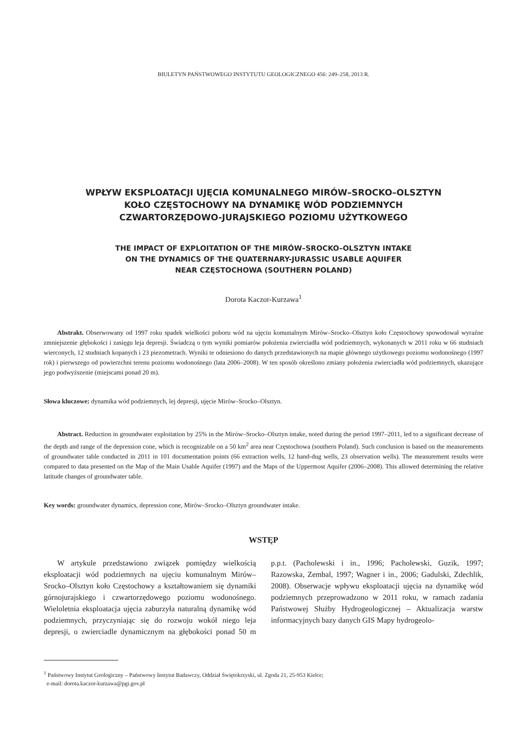BIULETYN PAŃSTWOWEGO INSTYTUTU GEOLOGICZNEGO 456: 249–258, 2013 R.
WPŁYW EKSPLOATACJI UJĘCIA KOMUNALNEGO MIRÓW–SROCKO–OLSZTYN
KOŁO CZĘSTOCHOWY NA DYNAMIKĘ WÓD PODZIEMNYCH
CZWARTORZĘDOWO-JURAJSKIEGO POZIOMU UŻYTKOWEGO
THE IMPACT OF EXPLOITATION OF THE MIRÓW–SROCKO–OLSZTYN INTAKE
ON THE DYNAMICS OF THE QUATERNARY-JURASSIC USABLE AQUIFER
NEAR CZĘSTOCHOWA (SOUTHERN POLAND)
Dorota Kaczor-Kurzawa<sup>1</sup>
Abstrakt. Obserwowany od 1997 roku spadek wielkości poboru wód na ujęciu komunalnym Mirów–Srocko–Olsztyn koło Częstochowy spowodował wyraźne zmniejszenie głębokości i zasięgu leja depresji. Świadczą o tym wyniki pomiarów położenia zwierciadła wód podziemnych, wykonanych w 2011 roku w 66 studniach wierconych, 12 studniach kopanych i 23 piezometrach. Wyniki te odniesiono do danych przedstawionych na mapie głównego użytkowego poziomu wodonośnego (1997 rok) i pierwszego od powierzchni terenu poziomu wodonośnego (lata 2006–2008). W ten sposób określono zmiany położenia zwierciadła wód podziemnych, ukazujące jego podwyższenie (miejscami ponad 20 m).
Słowa kluczowe: dynamika wód podziemnych, lej depresji, ujęcie Mirów–Srocko–Olsztyn.
Abstract. Reduction in groundwater exploitation by 25% in the Mirów–Srocko–Olsztyn intake, noted during the period 1997–2011, led to a significant decrease of the depth and range of the depression cone, which is recognizable on a 50 km<sup>2</sup> area near Częstochowa (southern Poland). Such conclusion is based on the measurements of groundwater table conducted in 2011 in 101 documentation points (66 extraction wells, 12 hand-dug wells, 23 observation wells). The measurement results were compared to data presented on the Map of the Main Usable Aquifer (1997) and the Maps of the Uppermost Aquifer (2006–2008). This allowed determining the relative latitude changes of groundwater table.
Key words: groundwater dynamics, depression cone, Mirów–Srocko–Olsztyn groundwater intake.
WSTĘP
W artykule przedstawiono związek pomiędzy wielkością eksploatacji wód podziemnych na ujęciu komunalnym Mirów–Srocko–Olsztyn koło Częstochowy a kształtowaniem się dynamiki górnojurajskiego i czwartorzędowego poziomu wodonośnego. Wieloletnia eksploatacja ujęcia zaburzyła naturalną dynamikę wód podziemnych, przyczyniając się do rozwoju wokół niego leja depresji, o zwierciadle dynamicznym na głębokości ponad 50 m p.p.t. (Pacholewski i in., 1996; Pacholewski, Guzik, 1997; Razowska, Zembal, 1997; Wagner i in., 2006; Gadulski, Zdechlik, 2008). Obserwacje wpływu eksploatacji ujęcia na dynamikę wód podziemnych przeprowadzono w 2011 roku, w ramach zadania Państwowej Służby Hydrogeologicznej – Aktualizacja warstw informacyjnych bazy danych GIS Mapy hydrogeolo-
<sup>1</sup> Państwowy Instytut Geologiczny – Państwowy Instytut Badawczy, Oddział Świętokrzyski, ul. Zgoda 21, 25-953 Kielce;
e-mail: dorota.kaczor-kurzawa@pgi.gov.pl